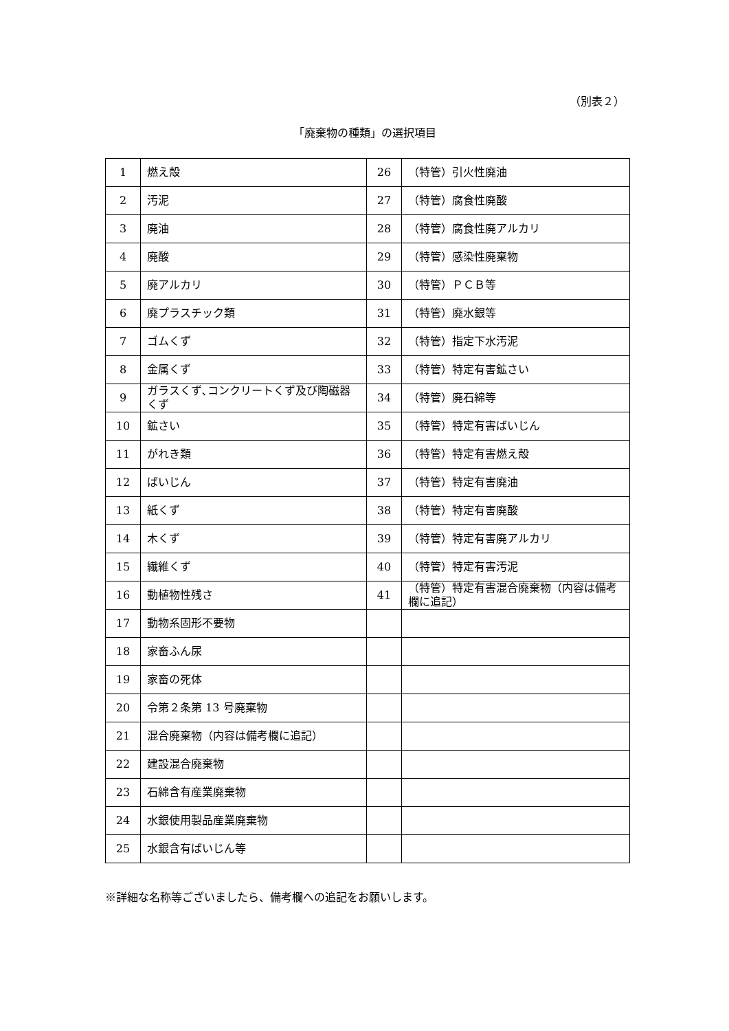（別表２）
「廃棄物の種類」の選択項目
| 1 | 燃え殻 | 26 | （特管）引火性廃油 |
| 2 | 汚泥 | 27 | （特管）腐食性廃酸 |
| 3 | 廃油 | 28 | （特管）腐食性廃アルカリ |
| 4 | 廃酸 | 29 | （特管）感染性廃棄物 |
| 5 | 廃アルカリ | 30 | （特管）ＰＣＢ等 |
| 6 | 廃プラスチック類 | 31 | （特管）廃水銀等 |
| 7 | ゴムくず | 32 | （特管）指定下水汚泥 |
| 8 | 金属くず | 33 | （特管）特定有害鉱さい |
| 9 | ガラスくず､コンクリートくず及び陶磁器くず | 34 | （特管）廃石綿等 |
| 10 | 鉱さい | 35 | （特管）特定有害ばいじん |
| 11 | がれき類 | 36 | （特管）特定有害燃え殻 |
| 12 | ばいじん | 37 | （特管）特定有害廃油 |
| 13 | 紙くず | 38 | （特管）特定有害廃酸 |
| 14 | 木くず | 39 | （特管）特定有害廃アルカリ |
| 15 | 繊維くず | 40 | （特管）特定有害汚泥 |
| 16 | 動植物性残さ | 41 | （特管）特定有害混合廃棄物（内容は備考欄に追記） |
| 17 | 動物系固形不要物 | | |
| 18 | 家畜ふん尿 | | |
| 19 | 家畜の死体 | | |
| 20 | 令第２条第 13 号廃棄物 | | |
| 21 | 混合廃棄物（内容は備考欄に追記） | | |
| 22 | 建設混合廃棄物 | | |
| 23 | 石綿含有産業廃棄物 | | |
| 24 | 水銀使用製品産業廃棄物 | | |
| 25 | 水銀含有ばいじん等 | | |
※詳細な名称等ございましたら、備考欄への追記をお願いします。